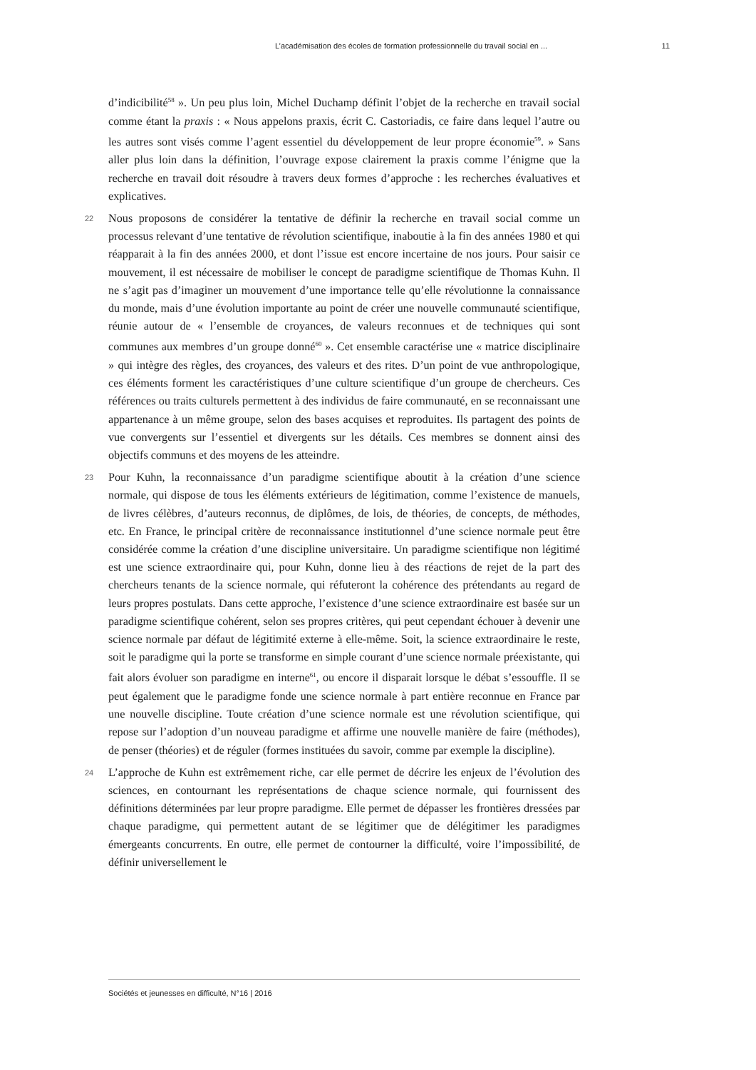L’académisation des écoles de formation professionnelle du travail social en ... 11
d’indicibilité<sup>58</sup> ». Un peu plus loin, Michel Duchamp définit l’objet de la recherche en travail social comme étant la praxis : « Nous appelons praxis, écrit C. Castoriadis, ce faire dans lequel l’autre ou les autres sont visés comme l’agent essentiel du développement de leur propre économie<sup>59</sup>. » Sans aller plus loin dans la définition, l’ouvrage expose clairement la praxis comme l’énigme que la recherche en travail doit résoudre à travers deux formes d’approche : les recherches évaluatives et explicatives.
22 Nous proposons de considérer la tentative de définir la recherche en travail social comme un processus relevant d’une tentative de révolution scientifique, inaboutie à la fin des années 1980 et qui réapparait à la fin des années 2000, et dont l’issue est encore incertaine de nos jours. Pour saisir ce mouvement, il est nécessaire de mobiliser le concept de paradigme scientifique de Thomas Kuhn. Il ne s’agit pas d’imaginer un mouvement d’une importance telle qu’elle révolutionne la connaissance du monde, mais d’une évolution importante au point de créer une nouvelle communauté scientifique, réunie autour de « l’ensemble de croyances, de valeurs reconnues et de techniques qui sont communes aux membres d’un groupe donné<sup>60</sup> ». Cet ensemble caractérise une « matrice disciplinaire » qui intègre des règles, des croyances, des valeurs et des rites. D’un point de vue anthropologique, ces éléments forment les caractéristiques d’une culture scientifique d’un groupe de chercheurs. Ces références ou traits culturels permettent à des individus de faire communauté, en se reconnaissant une appartenance à un même groupe, selon des bases acquises et reproduites. Ils partagent des points de vue convergents sur l’essentiel et divergents sur les détails. Ces membres se donnent ainsi des objectifs communs et des moyens de les atteindre.
23 Pour Kuhn, la reconnaissance d’un paradigme scientifique aboutit à la création d’une science normale, qui dispose de tous les éléments extérieurs de légitimation, comme l’existence de manuels, de livres célèbres, d’auteurs reconnus, de diplômes, de lois, de théories, de concepts, de méthodes, etc. En France, le principal critère de reconnaissance institutionnel d’une science normale peut être considérée comme la création d’une discipline universitaire. Un paradigme scientifique non légitimé est une science extraordinaire qui, pour Kuhn, donne lieu à des réactions de rejet de la part des chercheurs tenants de la science normale, qui réfuteront la cohérence des prétendants au regard de leurs propres postulats. Dans cette approche, l’existence d’une science extraordinaire est basée sur un paradigme scientifique cohérent, selon ses propres critères, qui peut cependant échouer à devenir une science normale par défaut de légitimité externe à elle-même. Soit, la science extraordinaire le reste, soit le paradigme qui la porte se transforme en simple courant d’une science normale préexistante, qui fait alors évoluer son paradigme en interne<sup>61</sup>, ou encore il disparait lorsque le débat s’essouffle. Il se peut également que le paradigme fonde une science normale à part entière reconnue en France par une nouvelle discipline. Toute création d’une science normale est une révolution scientifique, qui repose sur l’adoption d’un nouveau paradigme et affirme une nouvelle manière de faire (méthodes), de penser (théories) et de réguler (formes instituées du savoir, comme par exemple la discipline).
24 L’approche de Kuhn est extrêmement riche, car elle permet de décrire les enjeux de l’évolution des sciences, en contournant les représentations de chaque science normale, qui fournissent des définitions déterminées par leur propre paradigme. Elle permet de dépasser les frontières dressées par chaque paradigme, qui permettent autant de se légitimer que de délégitimer les paradigmes émergeants concurrents. En outre, elle permet de contourner la difficulté, voire l’impossibilité, de définir universellement le
Sociétés et jeunesses en difficulté, N°16 | 2016